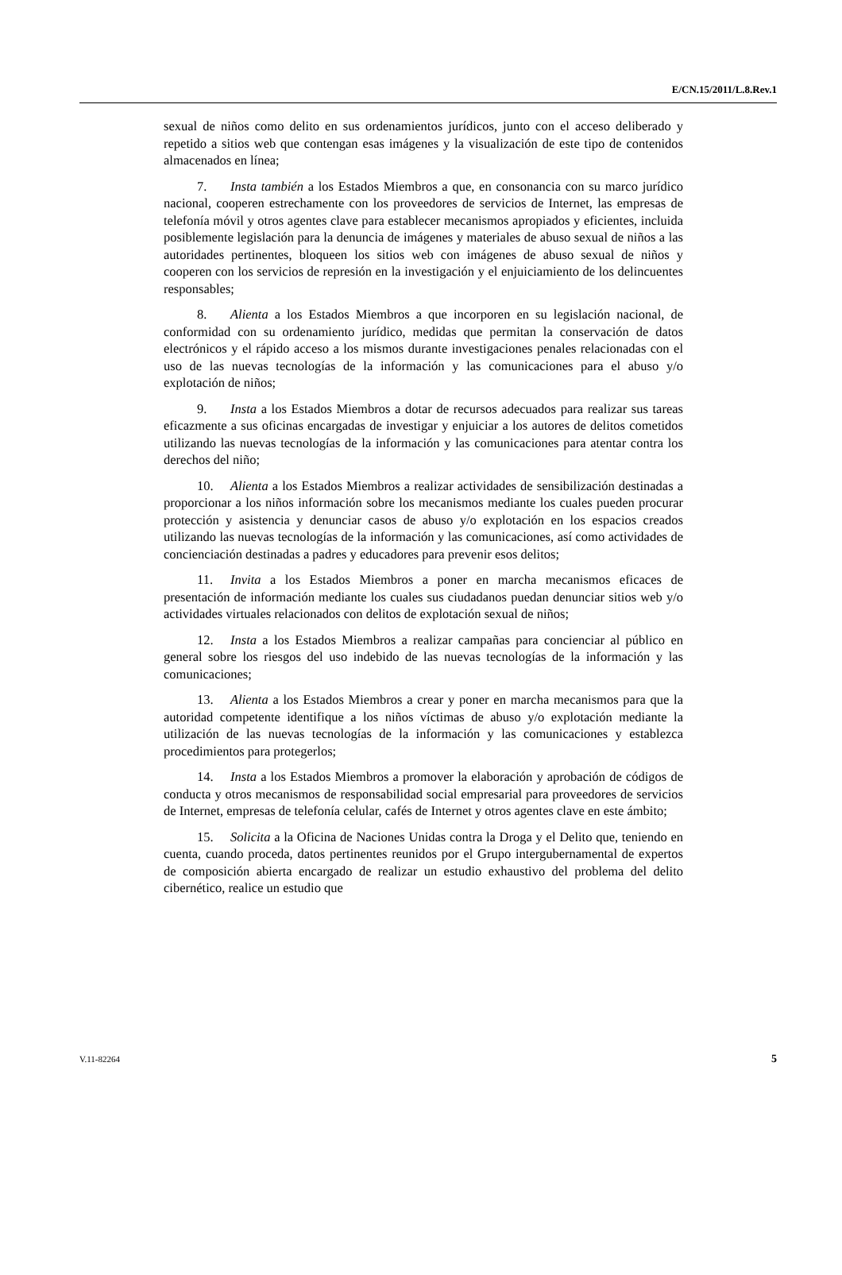E/CN.15/2011/L.8.Rev.1
sexual de niños como delito en sus ordenamientos jurídicos, junto con el acceso deliberado y repetido a sitios web que contengan esas imágenes y la visualización de este tipo de contenidos almacenados en línea;
7. Insta también a los Estados Miembros a que, en consonancia con su marco jurídico nacional, cooperen estrechamente con los proveedores de servicios de Internet, las empresas de telefonía móvil y otros agentes clave para establecer mecanismos apropiados y eficientes, incluida posiblemente legislación para la denuncia de imágenes y materiales de abuso sexual de niños a las autoridades pertinentes, bloqueen los sitios web con imágenes de abuso sexual de niños y cooperen con los servicios de represión en la investigación y el enjuiciamiento de los delincuentes responsables;
8. Alienta a los Estados Miembros a que incorporen en su legislación nacional, de conformidad con su ordenamiento jurídico, medidas que permitan la conservación de datos electrónicos y el rápido acceso a los mismos durante investigaciones penales relacionadas con el uso de las nuevas tecnologías de la información y las comunicaciones para el abuso y/o explotación de niños;
9. Insta a los Estados Miembros a dotar de recursos adecuados para realizar sus tareas eficazmente a sus oficinas encargadas de investigar y enjuiciar a los autores de delitos cometidos utilizando las nuevas tecnologías de la información y las comunicaciones para atentar contra los derechos del niño;
10. Alienta a los Estados Miembros a realizar actividades de sensibilización destinadas a proporcionar a los niños información sobre los mecanismos mediante los cuales pueden procurar protección y asistencia y denunciar casos de abuso y/o explotación en los espacios creados utilizando las nuevas tecnologías de la información y las comunicaciones, así como actividades de concienciación destinadas a padres y educadores para prevenir esos delitos;
11. Invita a los Estados Miembros a poner en marcha mecanismos eficaces de presentación de información mediante los cuales sus ciudadanos puedan denunciar sitios web y/o actividades virtuales relacionados con delitos de explotación sexual de niños;
12. Insta a los Estados Miembros a realizar campañas para concienciar al público en general sobre los riesgos del uso indebido de las nuevas tecnologías de la información y las comunicaciones;
13. Alienta a los Estados Miembros a crear y poner en marcha mecanismos para que la autoridad competente identifique a los niños víctimas de abuso y/o explotación mediante la utilización de las nuevas tecnologías de la información y las comunicaciones y establezca procedimientos para protegerlos;
14. Insta a los Estados Miembros a promover la elaboración y aprobación de códigos de conducta y otros mecanismos de responsabilidad social empresarial para proveedores de servicios de Internet, empresas de telefonía celular, cafés de Internet y otros agentes clave en este ámbito;
15. Solicita a la Oficina de Naciones Unidas contra la Droga y el Delito que, teniendo en cuenta, cuando proceda, datos pertinentes reunidos por el Grupo intergubernamental de expertos de composición abierta encargado de realizar un estudio exhaustivo del problema del delito cibernético, realice un estudio que
V.11-82264 5